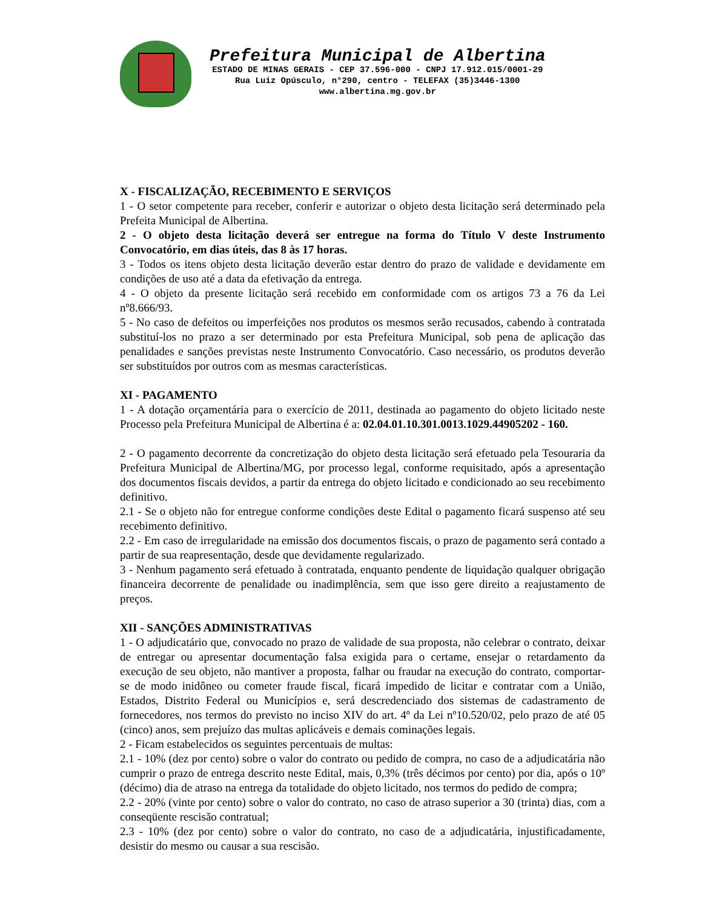Prefeitura Municipal de Albertina
ESTADO DE MINAS GERAIS - CEP 37.596-000 - CNPJ 17.912.015/0001-29
Rua Luiz Opúsculo, n°290, centro - TELEFAX (35)3446-1300
www.albertina.mg.gov.br
X - FISCALIZAÇÃO, RECEBIMENTO E SERVIÇOS
1 - O setor competente para receber, conferir e autorizar o objeto desta licitação será determinado pela Prefeita Municipal de Albertina.
2 - O objeto desta licitação deverá ser entregue na forma do Título V deste Instrumento Convocatório, em dias úteis, das 8 às 17 horas.
3 - Todos os itens objeto desta licitação deverão estar dentro do prazo de validade e devidamente em condições de uso até a data da efetivação da entrega.
4 - O objeto da presente licitação será recebido em conformidade com os artigos 73 a 76 da Lei nº8.666/93.
5 - No caso de defeitos ou imperfeições nos produtos os mesmos serão recusados, cabendo à contratada substituí-los no prazo a ser determinado por esta Prefeitura Municipal, sob pena de aplicação das penalidades e sanções previstas neste Instrumento Convocatório. Caso necessário, os produtos deverão ser substituídos por outros com as mesmas características.
XI - PAGAMENTO
1 - A dotação orçamentária para o exercício de 2011, destinada ao pagamento do objeto licitado neste Processo pela Prefeitura Municipal de Albertina é a: 02.04.01.10.301.0013.1029.44905202 - 160.
2 - O pagamento decorrente da concretização do objeto desta licitação será efetuado pela Tesouraria da Prefeitura Municipal de Albertina/MG, por processo legal, conforme requisitado, após a apresentação dos documentos fiscais devidos, a partir da entrega do objeto licitado e condicionado ao seu recebimento definitivo.
2.1 - Se o objeto não for entregue conforme condições deste Edital o pagamento ficará suspenso até seu recebimento definitivo.
2.2 - Em caso de irregularidade na emissão dos documentos fiscais, o prazo de pagamento será contado a partir de sua reapresentação, desde que devidamente regularizado.
3 - Nenhum pagamento será efetuado à contratada, enquanto pendente de liquidação qualquer obrigação financeira decorrente de penalidade ou inadimplência, sem que isso gere direito a reajustamento de preços.
XII - SANÇÕES ADMINISTRATIVAS
1 - O adjudicatário que, convocado no prazo de validade de sua proposta, não celebrar o contrato, deixar de entregar ou apresentar documentação falsa exigida para o certame, ensejar o retardamento da execução de seu objeto, não mantiver a proposta, falhar ou fraudar na execução do contrato, comportar-se de modo inidôneo ou cometer fraude fiscal, ficará impedido de licitar e contratar com a União, Estados, Distrito Federal ou Municípios e, será descredenciado dos sistemas de cadastramento de fornecedores, nos termos do previsto no inciso XIV do art. 4º da Lei nº10.520/02, pelo prazo de até 05 (cinco) anos, sem prejuízo das multas aplicáveis e demais cominações legais.
2 - Ficam estabelecidos os seguintes percentuais de multas:
2.1 - 10% (dez por cento) sobre o valor do contrato ou pedido de compra, no caso de a adjudicatária não cumprir o prazo de entrega descrito neste Edital, mais, 0,3% (três décimos por cento) por dia, após o 10º (décimo) dia de atraso na entrega da totalidade do objeto licitado, nos termos do pedido de compra;
2.2 - 20% (vinte por cento) sobre o valor do contrato, no caso de atraso superior a 30 (trinta) dias, com a conseqüente rescisão contratual;
2.3 - 10% (dez por cento) sobre o valor do contrato, no caso de a adjudicatária, injustificadamente, desistir do mesmo ou causar a sua rescisão.